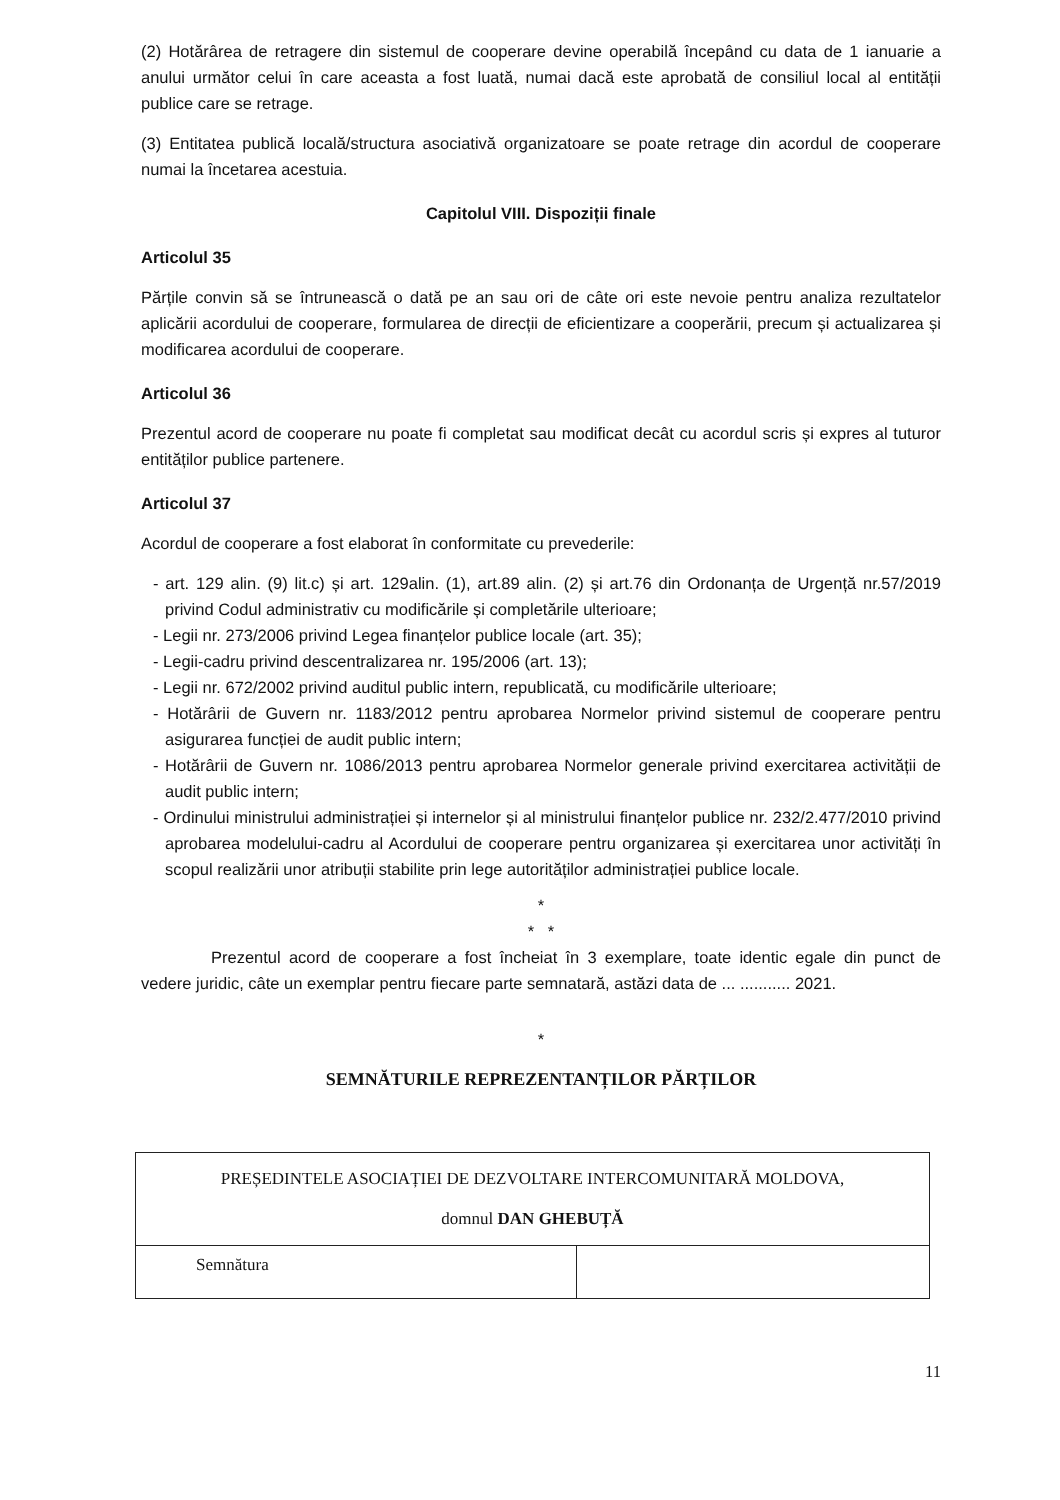(2) Hotărârea de retragere din sistemul de cooperare devine operabilă începând cu data de 1 ianuarie a anului următor celui în care aceasta a fost luată, numai dacă este aprobată de consiliul local al entității publice care se retrage.
(3) Entitatea publică locală/structura asociativă organizatoare se poate retrage din acordul de cooperare numai la încetarea acestuia.
Capitolul VIII. Dispoziții finale
Articolul 35
Părțile convin să se întrunească o dată pe an sau ori de câte ori este nevoie pentru analiza rezultatelor aplicării acordului de cooperare, formularea de direcții de eficientizare a cooperării, precum și actualizarea și modificarea acordului de cooperare.
Articolul 36
Prezentul acord de cooperare nu poate fi completat sau modificat decât cu acordul scris și expres al tuturor entităților publice partenere.
Articolul 37
Acordul de cooperare a fost elaborat în conformitate cu prevederile:
- art. 129 alin. (9) lit.c) și art. 129alin. (1), art.89 alin. (2) și art.76 din Ordonanța de Urgență nr.57/2019 privind Codul administrativ cu modificările și completările ulterioare;
- Legii nr. 273/2006 privind Legea finanțelor publice locale (art. 35);
- Legii-cadru privind descentralizarea nr. 195/2006 (art. 13);
- Legii nr. 672/2002 privind auditul public intern, republicată, cu modificările ulterioare;
- Hotărârii de Guvern nr. 1183/2012 pentru aprobarea Normelor privind sistemul de cooperare pentru asigurarea funcției de audit public intern;
- Hotărârii de Guvern nr. 1086/2013 pentru aprobarea Normelor generale privind exercitarea activității de audit public intern;
- Ordinului ministrului administrației și internelor și al ministrului finanțelor publice nr. 232/2.477/2010 privind aprobarea modelului-cadru al Acordului de cooperare pentru organizarea și exercitarea unor activități în scopul realizării unor atribuții stabilite prin lege autorităților administrației publice locale.
*
* *
Prezentul acord de cooperare a fost încheiat în 3 exemplare, toate identic egale din punct de vedere juridic, câte un exemplar pentru fiecare parte semnatară, astăzi data de ... ........... 2021.
*
SEMNĂTURILE REPREZENTANȚILOR PĂRȚILOR
| PREȘEDINTELE ASOCIAȚIEI DE DEZVOLTARE INTERCOMUNITARĂ MOLDOVA, domnul DAN GHEBUȚĂ | |
| Semnătura | |
11